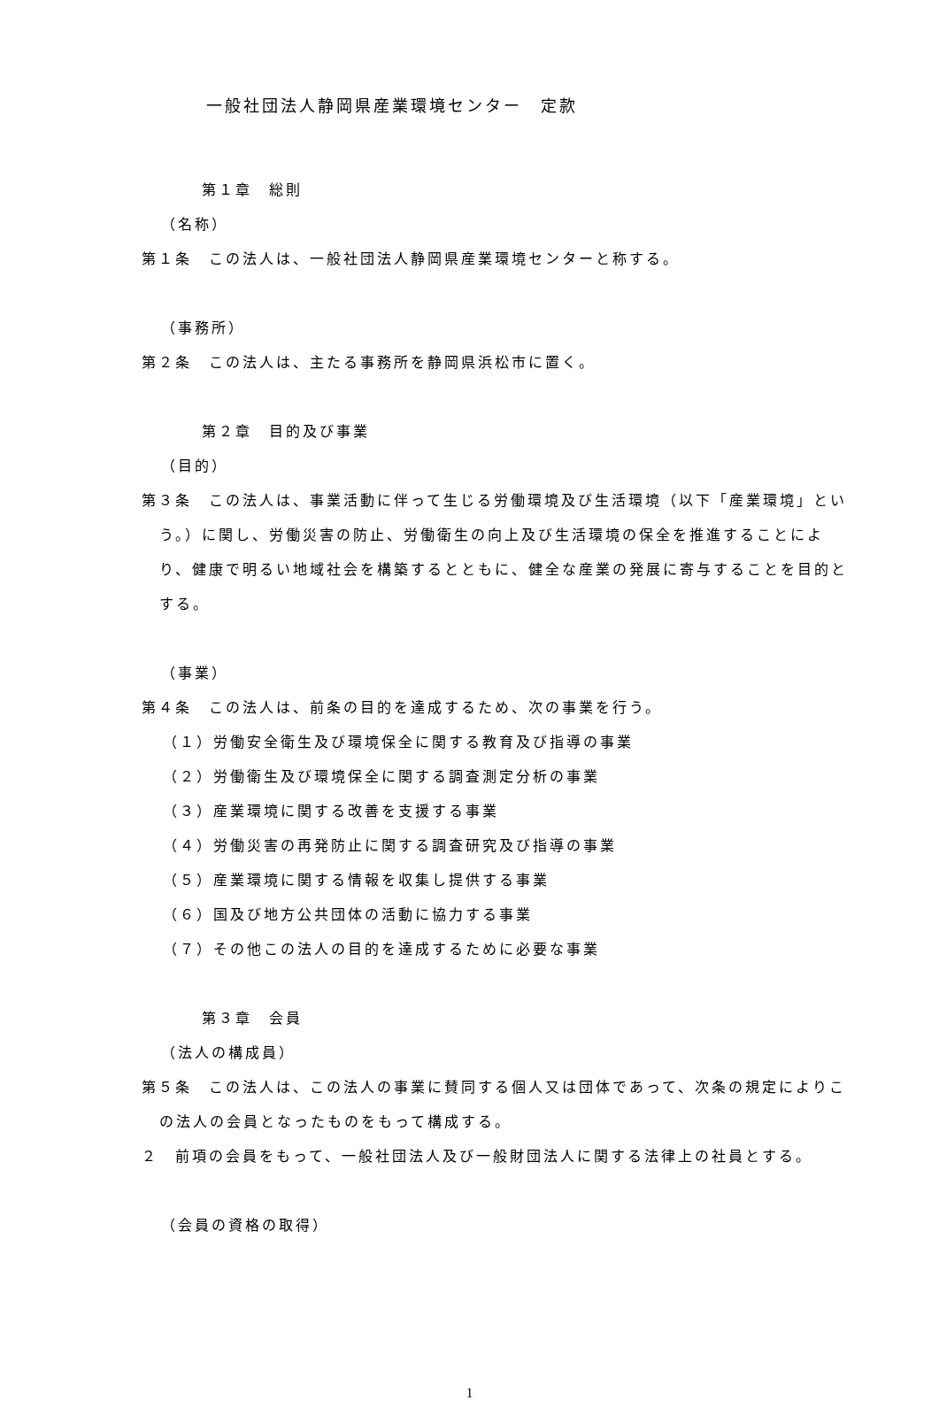一般社団法人静岡県産業環境センター　定款
第１章　総則
（名称）
第１条　この法人は、一般社団法人静岡県産業環境センターと称する。
（事務所）
第２条　この法人は、主たる事務所を静岡県浜松市に置く。
第２章　目的及び事業
（目的）
第３条　この法人は、事業活動に伴って生じる労働環境及び生活環境（以下「産業環境」という。）に関し、労働災害の防止、労働衛生の向上及び生活環境の保全を推進することにより、健康で明るい地域社会を構築するとともに、健全な産業の発展に寄与することを目的とする。
（事業）
第４条　この法人は、前条の目的を達成するため、次の事業を行う。
（１）労働安全衛生及び環境保全に関する教育及び指導の事業
（２）労働衛生及び環境保全に関する調査測定分析の事業
（３）産業環境に関する改善を支援する事業
（４）労働災害の再発防止に関する調査研究及び指導の事業
（５）産業環境に関する情報を収集し提供する事業
（６）国及び地方公共団体の活動に協力する事業
（７）その他この法人の目的を達成するために必要な事業
第３章　会員
（法人の構成員）
第５条　この法人は、この法人の事業に賛同する個人又は団体であって、次条の規定によりこの法人の会員となったものをもって構成する。
２　前項の会員をもって、一般社団法人及び一般財団法人に関する法律上の社員とする。
（会員の資格の取得）
1